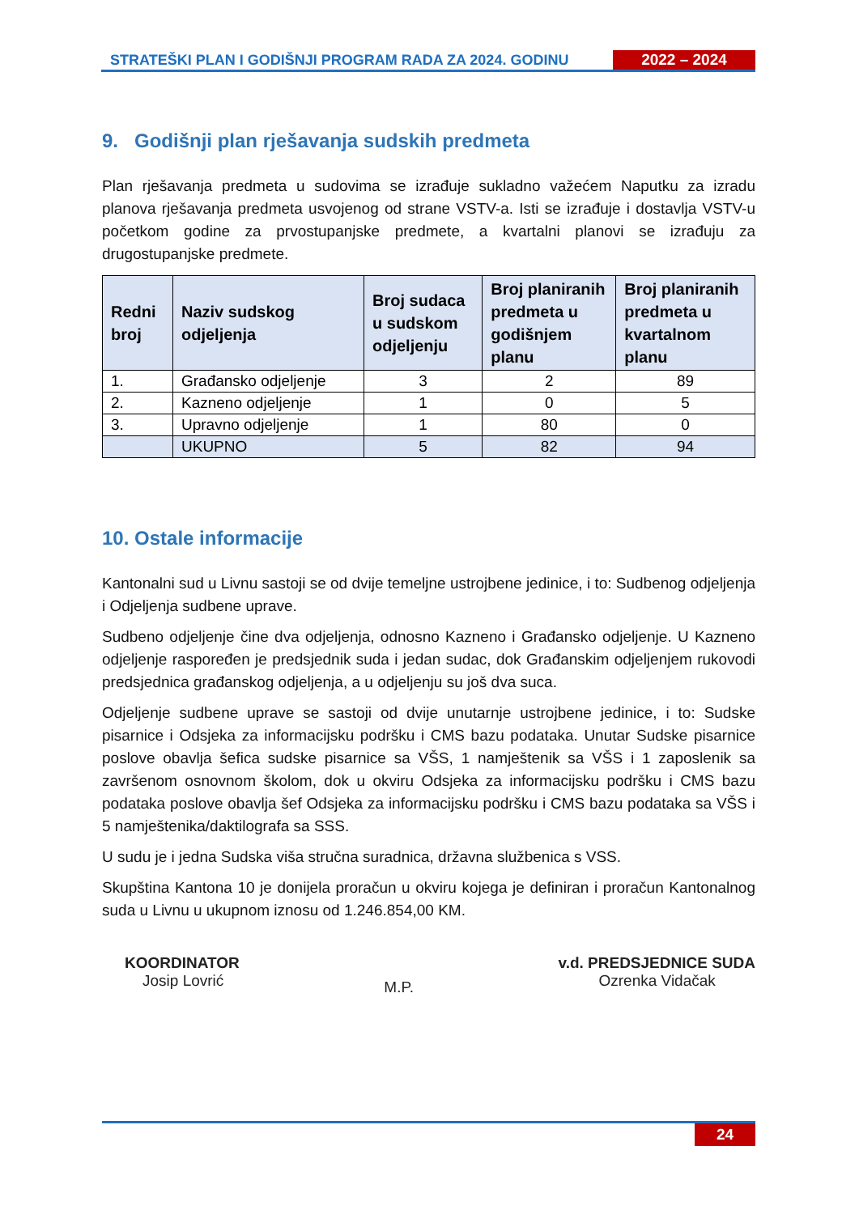STRATEŠKI PLAN I GODIŠNJI PROGRAM RADA ZA 2024. GODINU
2022 – 2024
9. Godišnji plan rješavanja sudskih predmeta
Plan rješavanja predmeta u sudovima se izrađuje sukladno važećem Naputku za izradu planova rješavanja predmeta usvojenog od strane VSTV-a. Isti se izrađuje i dostavlja VSTV-u početkom godine za prvostupanjske predmete, a kvartalni planovi se izrađuju za drugostupanjske predmete.
| Redni broj | Naziv sudskog odjeljenja | Broj sudaca u sudskom odjeljenju | Broj planiranih predmeta u godišnjem planu | Broj planiranih predmeta u kvartalnom planu |
| --- | --- | --- | --- | --- |
| 1. | Građansko odjeljenje | 3 | 2 | 89 |
| 2. | Kazneno odjeljenje | 1 | 0 | 5 |
| 3. | Upravno odjeljenje | 1 | 80 | 0 |
| | UKUPNO | 5 | 82 | 94 |
10. Ostale informacije
Kantonalni sud u Livnu sastoji se od dvije temeljne ustrojbene jedinice, i to: Sudbenog odjeljenja i Odjeljenja sudbene uprave.
Sudbeno odjeljenje čine dva odjeljenja, odnosno Kazneno i Građansko odjeljenje. U Kazneno odjeljenje raspoređen je predsjednik suda i jedan sudac, dok Građanskim odjeljenjem rukovodi predsjednica građanskog odjeljenja, a u odjeljenju su još dva suca.
Odjeljenje sudbene uprave se sastoji od dvije unutarnje ustrojbene jedinice, i to: Sudske pisarnice i Odsjeka za informacijsku podršku i CMS bazu podataka. Unutar Sudske pisarnice poslove obavlja šefica sudske pisarnice sa VŠS, 1 namještenik sa VŠS i 1 zaposlenik sa završenom osnovnom školom, dok u okviru Odsjeka za informacijsku podršku i CMS bazu podataka poslove obavlja šef Odsjeka za informacijsku podršku i CMS bazu podataka sa VŠS i 5 namještenika/daktilografa sa SSS.
U sudu je i jedna Sudska viša stručna suradnica, državna službenica s VSS.
Skupština Kantona 10 je donijela proračun u okviru kojega je definiran i proračun Kantonalnog suda u Livnu u ukupnom iznosu od 1.246.854,00 KM.
KOORDINATOR
Josip Lovrić
M.P.
v.d. PREDSJEDNICE SUDA
Ozrenka Vidačak
24